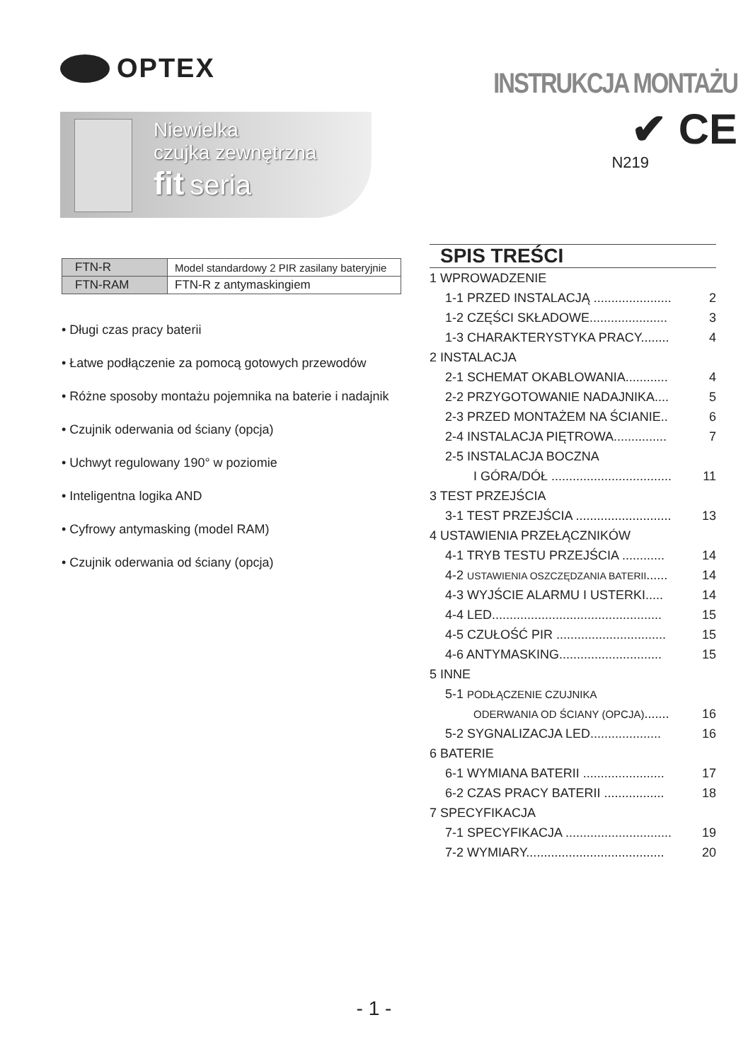OPTEX
Niewielka
czujka zewnętrzna
fit seria
INSTRUKCJA MONTAŻU
✔ CE
N219
| FTN-R | Model standardowy 2 PIR zasilany bateryjnie |
| FTN-RAM | FTN-R z antymaskingiem |
• Długi czas pracy baterii
• Łatwe podłączenie za pomocą gotowych przewodów
• Różne sposoby montażu pojemnika na baterie i nadajnik
• Czujnik oderwania od ściany (opcja)
• Uchwyt regulowany 190° w poziomie
• Inteligentna logika AND
• Cyfrowy antymasking (model RAM)
• Czujnik oderwania od ściany (opcja)
SPIS TREŚCI
1 WPROWADZENIE
1-1 PRZED INSTALACJĄ ...................... 2
1-2 CZĘŚCI SKŁADOWE...................... 3
1-3 CHARAKTERYSTYKA PRACY........ 4
2 INSTALACJA
2-1 SCHEMAT OKABLOWANIA............ 4
2-2 PRZYGOTOWANIE NADAJNIKA.... 5
2-3 PRZED MONTAŻEM NA ŚCIANIE.. 6
2-4 INSTALACJA PIĘTROWA............... 7
2-5 INSTALACJA BOCZNA
I GÓRA/DÓŁ .................................. 11
3 TEST PRZEJŚCIA
3-1 TEST PRZEJŚCIA ........................... 13
4 USTAWIENIA PRZEŁĄCZNIKÓW
4-1 TRYB TESTU PRZEJŚCIA ............ 14
4-2 USTAWIENIA OSZCZĘDZANIA BATERII...... 14
4-3 WYJŚCIE ALARMU I USTERKI..... 14
4-4 LED................................................ 15
4-5 CZUŁOŚĆ PIR ............................... 15
4-6 ANTYMASKING............................. 15
5 INNE
5-1 PODŁĄCZENIE CZUJNIKA
ODERWANIA OD ŚCIANY (OPCJA)....... 16
5-2 SYGNALIZACJA LED.................... 16
6 BATERIE
6-1 WYMIANA BATERII ....................... 17
6-2 CZAS PRACY BATERII ................. 18
7 SPECYFIKACJA
7-1 SPECYFIKACJA .............................. 19
7-2 WYMIARY....................................... 20
- 1 -